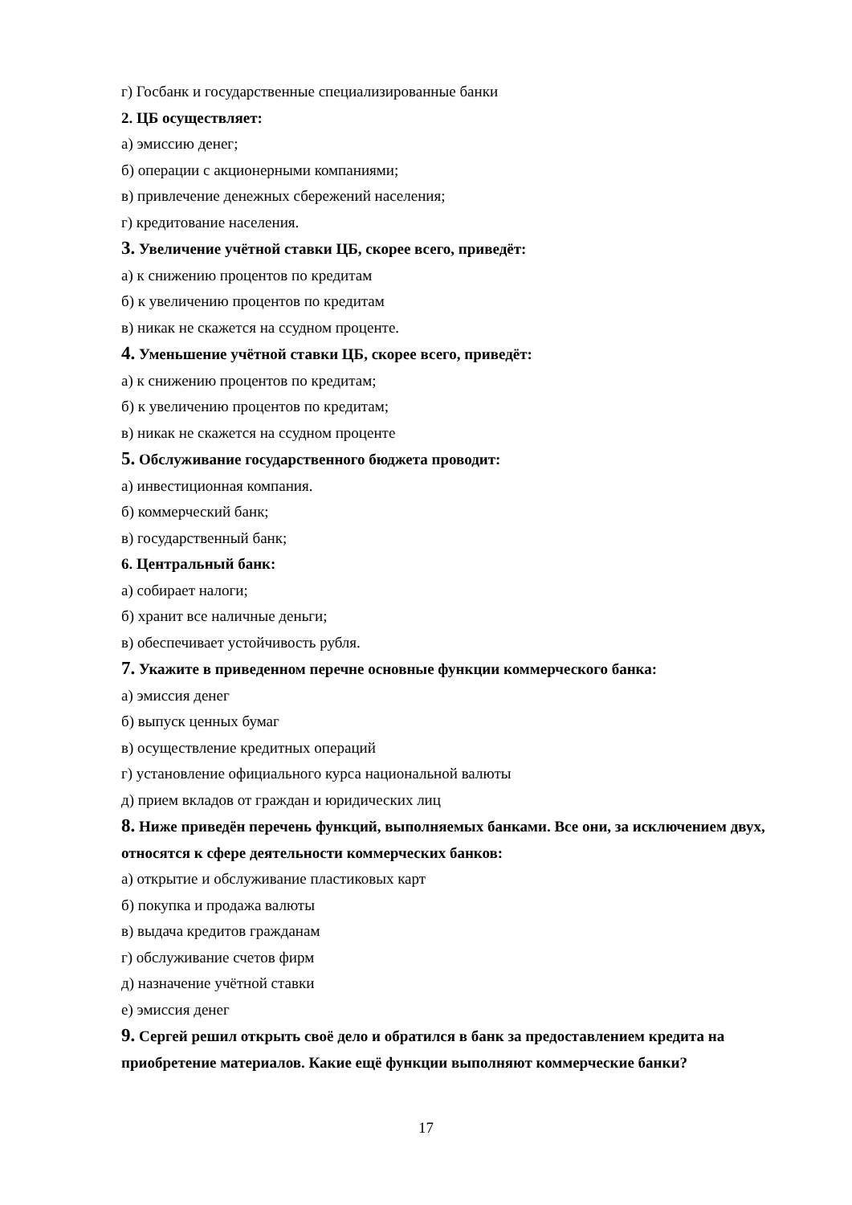г) Госбанк и государственные специализированные банки
2. ЦБ осуществляет:
а) эмиссию денег;
б) операции с акционерными компаниями;
в) привлечение денежных сбережений населения;
г) кредитование населения.
3. Увеличение учётной ставки ЦБ, скорее всего, приведёт:
а) к снижению процентов по кредитам
б) к увеличению процентов по кредитам
в) никак не скажется на ссудном проценте.
4. Уменьшение учётной ставки ЦБ, скорее всего, приведёт:
а) к снижению процентов по кредитам;
б) к увеличению процентов по кредитам;
в) никак не скажется на ссудном проценте
5. Обслуживание государственного бюджета проводит:
а) инвестиционная компания.
б) коммерческий банк;
в) государственный банк;
6. Центральный банк:
а) собирает налоги;
б) хранит все наличные деньги;
в) обеспечивает устойчивость рубля.
7. Укажите в приведенном перечне основные функции коммерческого банка:
а) эмиссия денег
б) выпуск ценных бумаг
в) осуществление кредитных операций
г) установление официального курса национальной валюты
д) прием вкладов от граждан и юридических лиц
8. Ниже приведён перечень функций, выполняемых банками. Все они, за исключением двух, относятся к сфере деятельности коммерческих банков:
а) открытие и обслуживание пластиковых карт
б) покупка и продажа валюты
в) выдача кредитов гражданам
г) обслуживание счетов фирм
д) назначение учётной ставки
е) эмиссия денег
9. Сергей решил открыть своё дело и обратился в банк за предоставлением кредита на приобретение материалов. Какие ещё функции выполняют коммерческие банки?
17